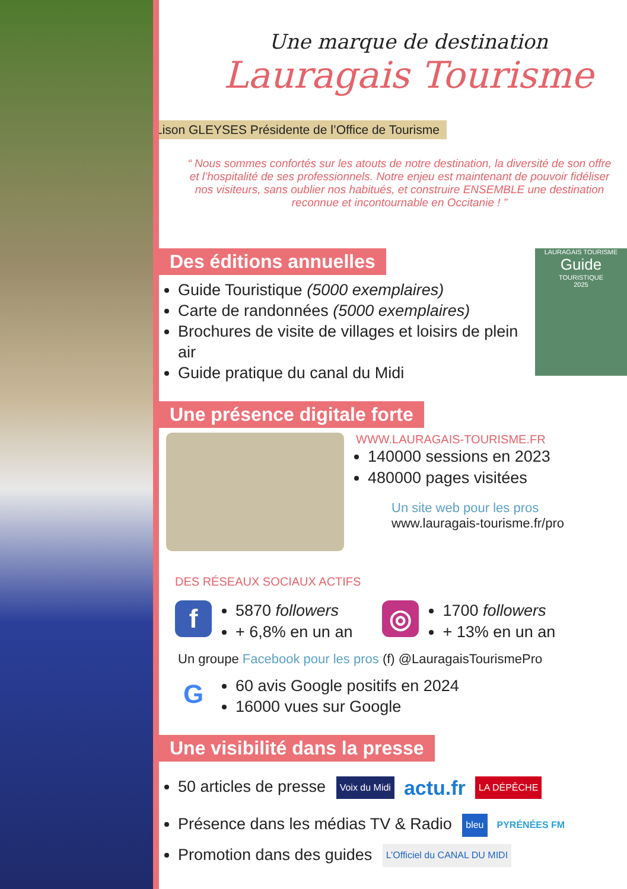Une marque de destination
Lauragais Tourisme
Lison GLEYSES Présidente de l’Office de Tourisme
“ Nous sommes confortés sur les atouts de notre destination, la diversité de son offre et l’hospitalité de ses professionnels. Notre enjeu est maintenant de pouvoir fidéliser nos visiteurs, sans oublier nos habitués, et construire ENSEMBLE une destination reconnue et incontournable en Occitanie ! ”
Des éditions annuelles
Guide Touristique (5000 exemplaires)
Carte de randonnées (5000 exemplaires)
Brochures de visite de villages et loisirs de plein air
Guide pratique du canal du Midi
LAURAGAIS TOURISME
Guide
TOURISTIQUE
2025
Une présence digitale forte
WWW.LAURAGAIS-TOURISME.FR
140000 sessions en 2023
480000 pages visitées
Un site web pour les pros
www.lauragais-tourisme.fr/pro
DES RÉSEAUX SOCIAUX ACTIFS
f
5870 followers
+ 6,8% en un an
◎
1700 followers
+ 13% en un an
Un groupe Facebook pour les pros (f) @LauragaisTourismePro
G
60 avis Google positifs en 2024
16000 vues sur Google
Une visibilité dans la presse
50 articles de presse Voix du Midi actu.fr LA DÉPÊCHE
Présence dans les médias TV & Radio bleu PYRÉNÉES FM
Promotion dans des guides L’Officiel du CANAL DU MIDI